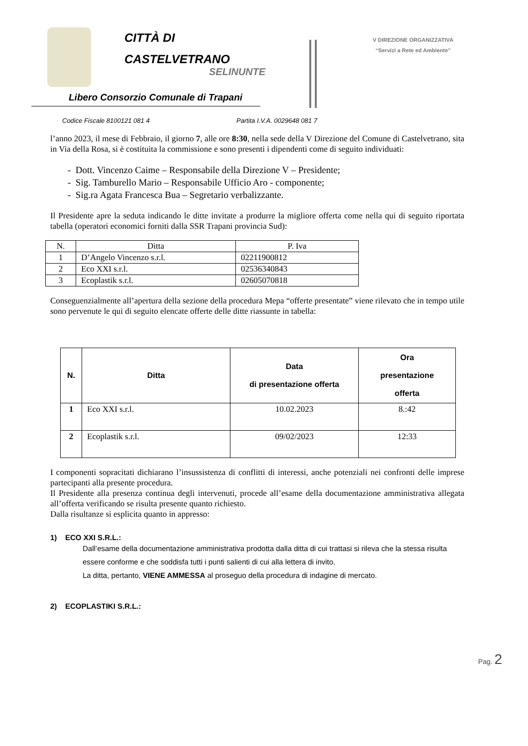CITTÀ DI
CASTELVETRANO
SELINUNTE
Libero Consorzio Comunale di Trapani
V DIREZIONE ORGANIZZATIVA
“Servizi a Rete ed Ambiente”
Codice Fiscale 8100121 081 4 Partita I.V.A. 0029648 081 7
l’anno 2023, il mese di Febbraio, il giorno 7, alle ore 8:30, nella sede della V Direzione del Comune di Castelvetrano, sita in Via della Rosa, si è costituita la commissione e sono presenti i dipendenti come di seguito individuati:
- Dott. Vincenzo Caime – Responsabile della Direzione V – Presidente;
- Sig. Tamburello Mario – Responsabile Ufficio Aro - componente;
- Sig.ra Agata Francesca Bua – Segretario verbalizzante.
Il Presidente apre la seduta indicando le ditte invitate a produrre la migliore offerta come nella qui di seguito riportata tabella (operatori economici forniti dalla SSR Trapani provincia Sud):
| N. | Ditta | P. Iva |
| 1 | D’Angelo Vincenzo s.r.l. | 02211900812 |
| 2 | Eco XXI s.r.l. | 02536340843 |
| 3 | Ecoplastik s.r.l. | 02605070818 |
Conseguenzialmente all’apertura della sezione della procedura Mepa “offerte presentate” viene rilevato che in tempo utile sono pervenute le qui di seguito elencate offerte delle ditte riassunte in tabella:
| N. | Ditta | Data di presentazione offerta | Ora presentazione offerta |
| --- | --- | --- | --- |
| 1 | Eco XXI s.r.l. | 10.02.2023 | 8.:42 |
| 2 | Ecoplastik s.r.l. | 09/02/2023 | 12:33 |
I componenti sopracitati dichiarano l’insussistenza di conflitti di interessi, anche potenziali nei confronti delle imprese partecipanti alla presente procedura.
Il Presidente alla presenza continua degli intervenuti, procede all’esame della documentazione amministrativa allegata all’offerta verificando se risulta presente quanto richiesto.
Dalla risultanze si esplicita quanto in appresso:
1) ECO XXI S.R.L.:
Dall’esame della documentazione amministrativa prodotta dalla ditta di cui trattasi si rileva che la stessa risulta essere conforme e che soddisfa tutti i punti salienti di cui alla lettera di invito.
La ditta, pertanto, VIENE AMMESSA al proseguo della procedura di indagine di mercato.
2) ECOPLASTIKI S.R.L.:
Pag. 2